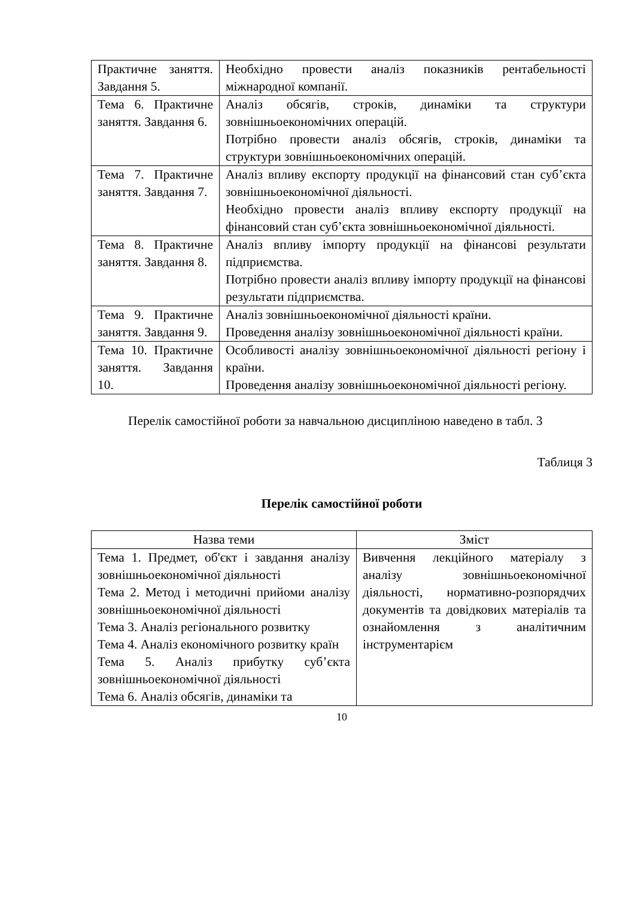| Практичне заняття. Завдання 5. | Необхідно провести аналіз показників рентабельності міжнародної компанії. |
| Тема 6. Практичне заняття. Завдання 6. | Аналіз обсягів, строків, динаміки та структури зовнішньоекономічних операцій. Потрібно провести аналіз обсягів, строків, динаміки та структури зовнішньоекономічних операцій. |
| Тема 7. Практичне заняття. Завдання 7. | Аналіз впливу експорту продукції на фінансовий стан суб’єкта зовнішньоекономічної діяльності. Необхідно провести аналіз впливу експорту продукції на фінансовий стан суб’єкта зовнішньоекономічної діяльності. |
| Тема 8. Практичне заняття. Завдання 8. | Аналіз впливу імпорту продукції на фінансові результати підприємства. Потрібно провести аналіз впливу імпорту продукції на фінансові результати підприємства. |
| Тема 9. Практичне заняття. Завдання 9. | Аналіз зовнішньоекономічної діяльності країни. Проведення аналізу зовнішньоекономічної діяльності країни. |
| Тема 10. Практичне заняття. Завдання 10. | Особливості аналізу зовнішньоекономічної діяльності регіону і країни. Проведення аналізу зовнішньоекономічної діяльності регіону. |
Перелік самостійної роботи за навчальною дисципліною наведено в табл. 3
Таблиця 3
Перелік самостійної роботи
| Назва теми | Зміст |
| --- | --- |
| Тема 1. Предмет, об'єкт і завдання аналізу зовнішньоекономічної діяльності Тема 2. Метод і методичні прийоми аналізу зовнішньоекономічної діяльності Тема 3. Аналіз регіонального розвитку Тема 4. Аналіз економічного розвитку країн Тема 5. Аналіз прибутку суб’єкта зовнішньоекономічної діяльності Тема 6. Аналіз обсягів, динаміки та | Вивчення лекційного матеріалу з аналізу зовнішньоекономічної діяльності, нормативно-розпорядчих документів та довідкових матеріалів та ознайомлення з аналітичним інструментарієм |
10